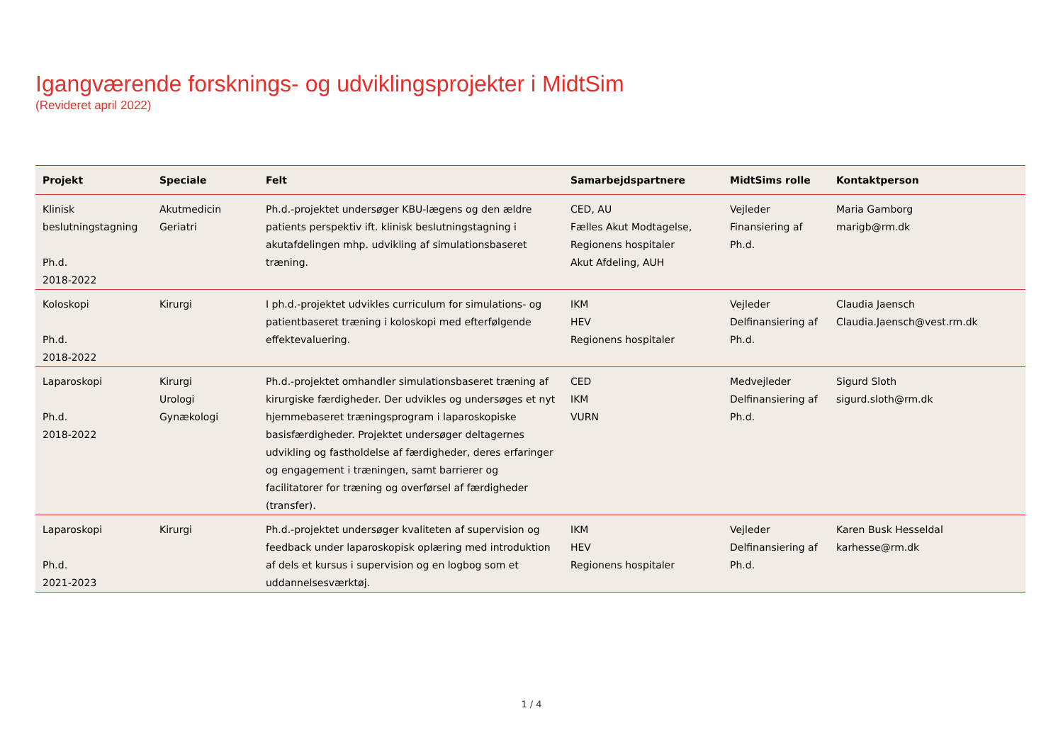Igangværende forsknings- og udviklingsprojekter i MidtSim
(Revideret april 2022)
| Projekt | Speciale | Felt | Samarbejdspartnere | MidtSims rolle | Kontaktperson |
| --- | --- | --- | --- | --- | --- |
| Klinisk beslutningstagning Ph.d. 2018-2022 | Akutmedicin Geriatri | Ph.d.-projektet undersøger KBU-lægens og den ældre patients perspektiv ift. klinisk beslutningstagning i akutafdelingen mhp. udvikling af simulationsbaseret træning. | CED, AU Fælles Akut Modtagelse, Regionens hospitaler Akut Afdeling, AUH | Vejleder Finansiering af Ph.d. | Maria Gamborg marigb@rm.dk |
| Koloskopi Ph.d. 2018-2022 | Kirurgi | I ph.d.-projektet udvikles curriculum for simulations- og patientbaseret træning i koloskopi med efterfølgende effektevaluering. | IKM HEV Regionens hospitaler | Vejleder Delfinansiering af Ph.d. | Claudia Jaensch Claudia.Jaensch@vest.rm.dk |
| Laparoskopi Ph.d. 2018-2022 | Kirurgi Urologi Gynækologi | Ph.d.-projektet omhandler simulationsbaseret træning af kirurgiske færdigheder. Der udvikles og undersøges et nyt hjemmebaseret træningsprogram i laparoskopiske basisfærdigheder. Projektet undersøger deltagernes udvikling og fastholdelse af færdigheder, deres erfaringer og engagement i træningen, samt barrierer og facilitatorer for træning og overførsel af færdigheder (transfer). | CED IKM VURN | Medvejleder Delfinansiering af Ph.d. | Sigurd Sloth sigurd.sloth@rm.dk |
| Laparoskopi Ph.d. 2021-2023 | Kirurgi | Ph.d.-projektet undersøger kvaliteten af supervision og feedback under laparoskopisk oplæring med introduktion af dels et kursus i supervision og en logbog som et uddannelsesværktøj. | IKM HEV Regionens hospitaler | Vejleder Delfinansiering af Ph.d. | Karen Busk Hesseldal karhesse@rm.dk |
1 / 4